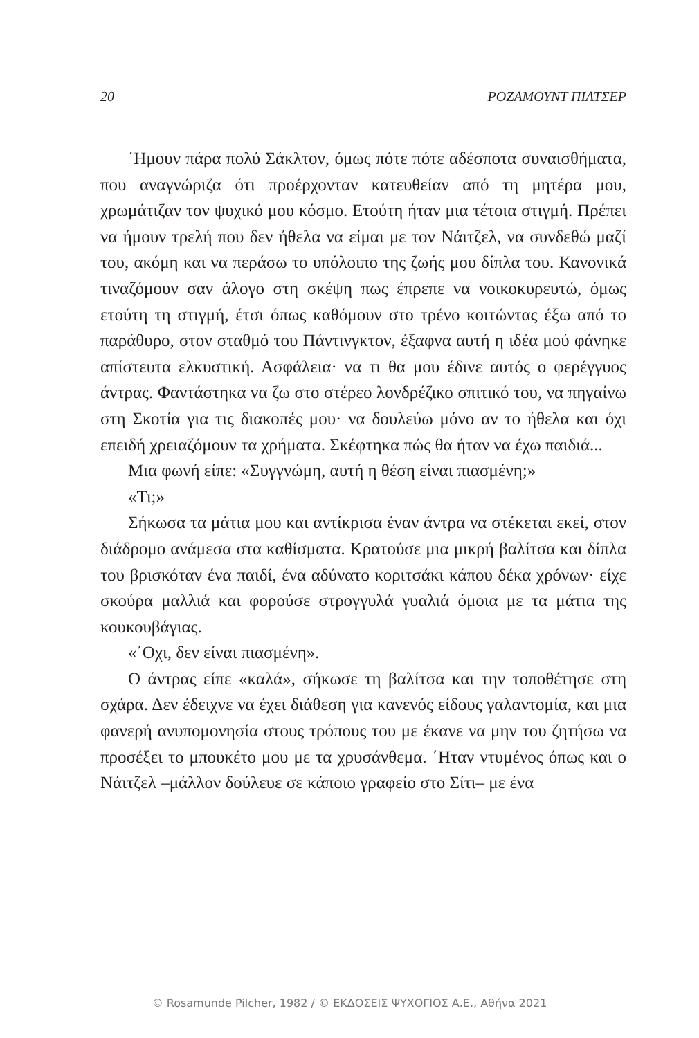20 ΡΟΖΑΜΟΥΝΤ ΠΙΛΤΣΕΡ
΄Ημουν πάρα πολύ Σάκλτον, όμως πότε πότε αδέσποτα συναισθήματα, που αναγνώριζα ότι προέρχονταν κατευθείαν από τη μητέρα μου, χρωμάτιζαν τον ψυχικό μου κόσμο. Ετούτη ήταν μια τέτοια στιγμή. Πρέπει να ήμουν τρελή που δεν ήθελα να είμαι με τον Νάιτζελ, να συνδεθώ μαζί του, ακόμη και να περάσω το υπόλοιπο της ζωής μου δίπλα του. Κανονικά τιναζόμουν σαν άλογο στη σκέψη πως έπρεπε να νοικοκυρευτώ, όμως ετούτη τη στιγμή, έτσι όπως καθόμουν στο τρένο κοιτώντας έξω από το παράθυρο, στον σταθμό του Πάντινγκτον, έξαφνα αυτή η ιδέα μού φάνηκε απίστευτα ελκυστική. Ασφάλεια· να τι θα μου έδινε αυτός ο φερέγγυος άντρας. Φαντάστηκα να ζω στο στέρεο λονδρέζικο σπιτικό του, να πηγαίνω στη Σκοτία για τις διακοπές μου· να δουλεύω μόνο αν το ήθελα και όχι επειδή χρειαζόμουν τα χρήματα. Σκέφτηκα πώς θα ήταν να έχω παιδιά...
Μια φωνή είπε: «Συγγνώμη, αυτή η θέση είναι πιασμένη;»
«Τι;»
Σήκωσα τα μάτια μου και αντίκρισα έναν άντρα να στέκεται εκεί, στον διάδρομο ανάμεσα στα καθίσματα. Κρατούσε μια μικρή βαλίτσα και δίπλα του βρισκόταν ένα παιδί, ένα αδύνατο κοριτσάκι κάπου δέκα χρόνων· είχε σκούρα μαλλιά και φορούσε στρογγυλά γυαλιά όμοια με τα μάτια της κουκουβάγιας.
«΄Οχι, δεν είναι πιασμένη».
Ο άντρας είπε «καλά», σήκωσε τη βαλίτσα και την τοποθέτησε στη σχάρα. Δεν έδειχνε να έχει διάθεση για κανενός είδους γαλαντομία, και μια φανερή ανυπομονησία στους τρόπους του με έκανε να μην του ζητήσω να προσέξει το μπουκέτο μου με τα χρυσάνθεμα. ΄Ηταν ντυμένος όπως και ο Νάιτζελ –μάλλον δούλευε σε κάποιο γραφείο στο Σίτι– με ένα
© Rosamunde Pilcher, 1982 / © ΕΚΔΟΣΕΙΣ ΨΥΧΟΓΙΟΣ Α.Ε., Αθήνα 2021